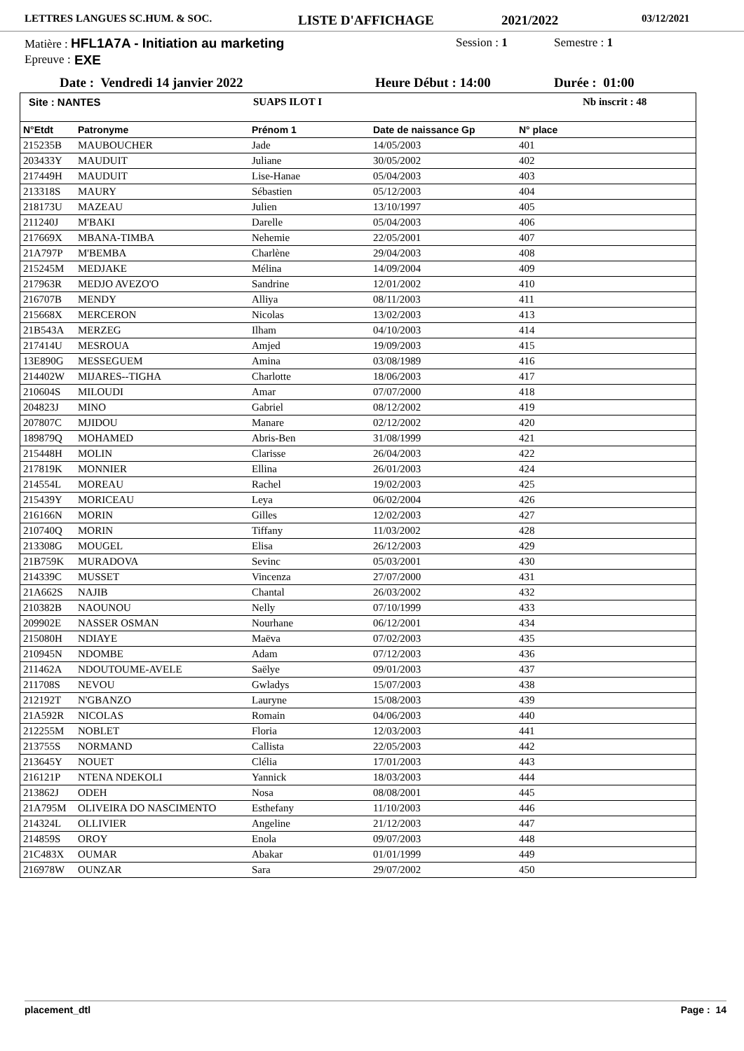LETTRES LANGUES SC.HUM. & SOC. LISTE D'AFFICHAGE 2021/2022 03/12/2021
Matière : HFL1A7A - Initiation au marketing Session : 1 Semestre : 1
Epreuve : EXE
Date : Vendredi 14 janvier 2022 Heure Début : 14:00 Durée : 01:00
Site : NANTES SUAPS ILOT I Nb inscrit : 48
| N°Etdt | Patronyme | Prénom 1 | Date de naissance Gp | N° place |
| --- | --- | --- | --- | --- |
| 215235B | MAUBOUCHER | Jade | 14/05/2003 | 401 |
| 203433Y | MAUDUIT | Juliane | 30/05/2002 | 402 |
| 217449H | MAUDUIT | Lise-Hanae | 05/04/2003 | 403 |
| 213318S | MAURY | Sébastien | 05/12/2003 | 404 |
| 218173U | MAZEAU | Julien | 13/10/1997 | 405 |
| 211240J | M'BAKI | Darelle | 05/04/2003 | 406 |
| 217669X | MBANA-TIMBA | Nehemie | 22/05/2001 | 407 |
| 21A797P | M'BEMBA | Charlène | 29/04/2003 | 408 |
| 215245M | MEDJAKE | Mélina | 14/09/2004 | 409 |
| 217963R | MEDJO AVEZO'O | Sandrine | 12/01/2002 | 410 |
| 216707B | MENDY | Alliya | 08/11/2003 | 411 |
| 215668X | MERCERON | Nicolas | 13/02/2003 | 413 |
| 21B543A | MERZEG | Ilham | 04/10/2003 | 414 |
| 217414U | MESROUA | Amjed | 19/09/2003 | 415 |
| 13E890G | MESSEGUEM | Amina | 03/08/1989 | 416 |
| 214402W | MIJARES--TIGHA | Charlotte | 18/06/2003 | 417 |
| 210604S | MILOUDI | Amar | 07/07/2000 | 418 |
| 204823J | MINO | Gabriel | 08/12/2002 | 419 |
| 207807C | MJIDOU | Manare | 02/12/2002 | 420 |
| 189879Q | MOHAMED | Abris-Ben | 31/08/1999 | 421 |
| 215448H | MOLIN | Clarisse | 26/04/2003 | 422 |
| 217819K | MONNIER | Ellina | 26/01/2003 | 424 |
| 214554L | MOREAU | Rachel | 19/02/2003 | 425 |
| 215439Y | MORICEAU | Leya | 06/02/2004 | 426 |
| 216166N | MORIN | Gilles | 12/02/2003 | 427 |
| 210740Q | MORIN | Tiffany | 11/03/2002 | 428 |
| 213308G | MOUGEL | Elisa | 26/12/2003 | 429 |
| 21B759K | MURADOVA | Sevinc | 05/03/2001 | 430 |
| 214339C | MUSSET | Vincenza | 27/07/2000 | 431 |
| 21A662S | NAJIB | Chantal | 26/03/2002 | 432 |
| 210382B | NAOUNOU | Nelly | 07/10/1999 | 433 |
| 209902E | NASSER OSMAN | Nourhane | 06/12/2001 | 434 |
| 215080H | NDIAYE | Maëva | 07/02/2003 | 435 |
| 210945N | NDOMBE | Adam | 07/12/2003 | 436 |
| 211462A | NDOUTOUME-AVELE | Saëlye | 09/01/2003 | 437 |
| 211708S | NEVOU | Gwladys | 15/07/2003 | 438 |
| 212192T | N'GBANZO | Lauryne | 15/08/2003 | 439 |
| 21A592R | NICOLAS | Romain | 04/06/2003 | 440 |
| 212255M | NOBLET | Floria | 12/03/2003 | 441 |
| 213755S | NORMAND | Callista | 22/05/2003 | 442 |
| 213645Y | NOUET | Clélia | 17/01/2003 | 443 |
| 216121P | NTENA NDEKOLI | Yannick | 18/03/2003 | 444 |
| 213862J | ODEH | Nosa | 08/08/2001 | 445 |
| 21A795M | OLIVEIRA DO NASCIMENTO | Esthefany | 11/10/2003 | 446 |
| 214324L | OLLIVIER | Angeline | 21/12/2003 | 447 |
| 214859S | OROY | Enola | 09/07/2003 | 448 |
| 21C483X | OUMAR | Abakar | 01/01/1999 | 449 |
| 216978W | OUNZAR | Sara | 29/07/2002 | 450 |
placement_dtl Page : 14